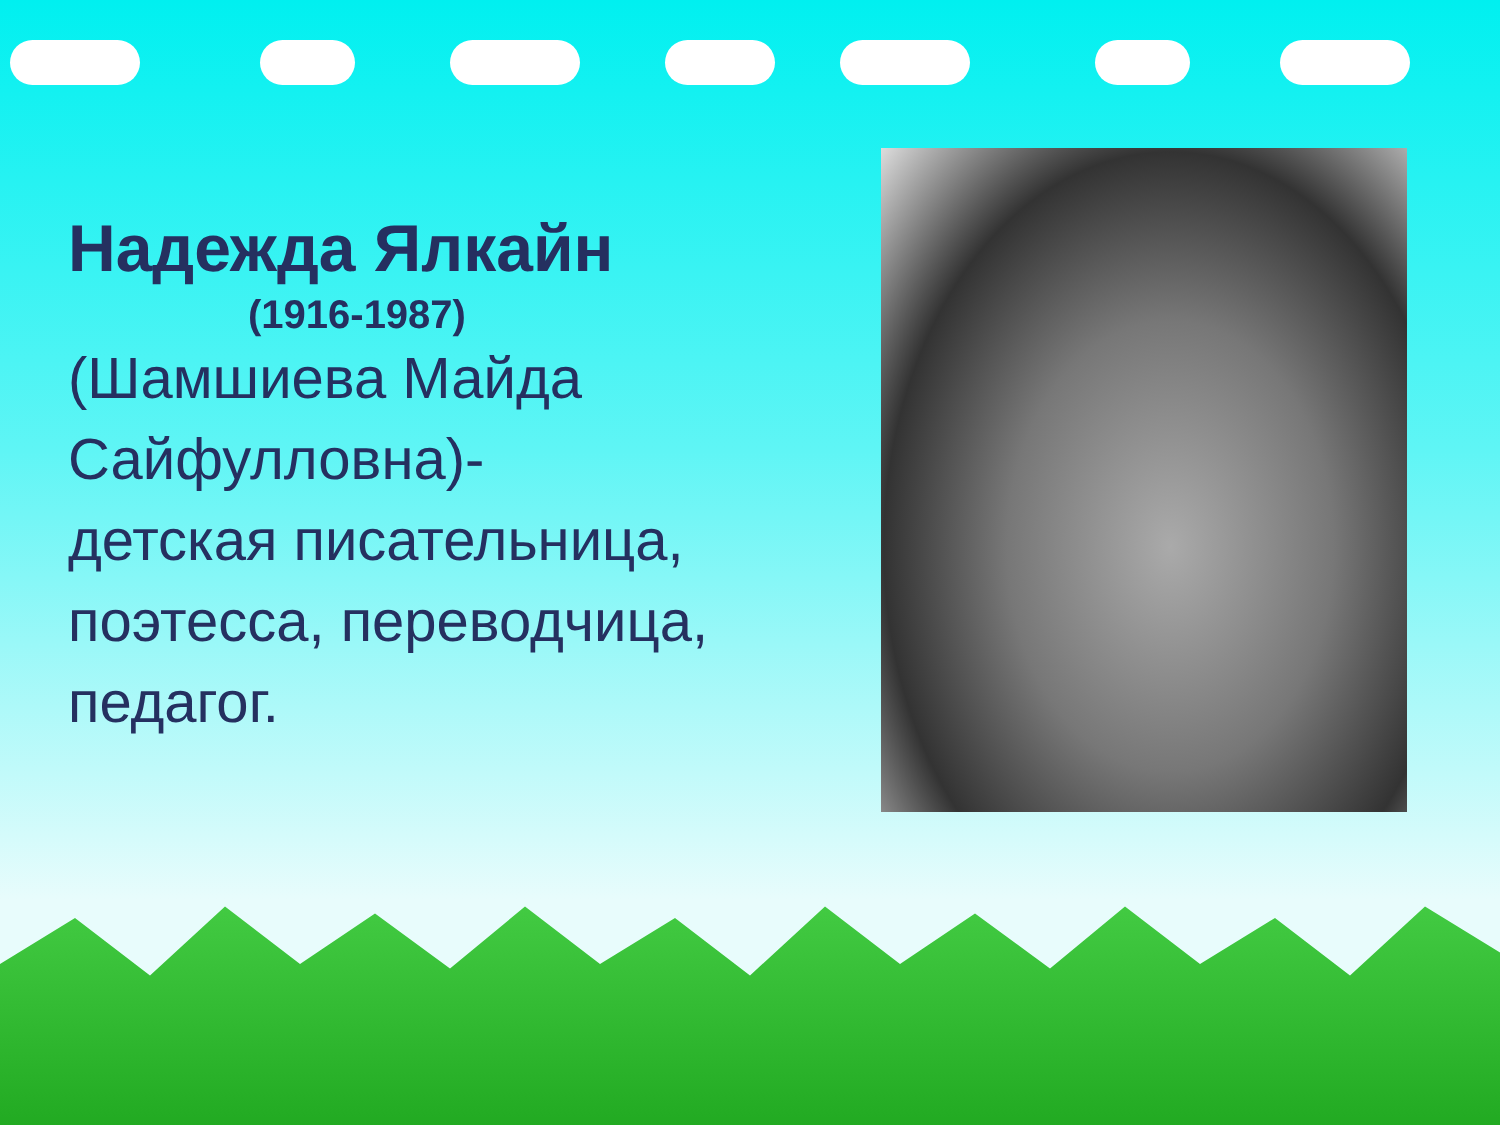Надежда Ялкайн
(1916-1987)
(Шамшиева Майда Сайфулловна)-
детская писательница, поэтесса, переводчица, педагог.